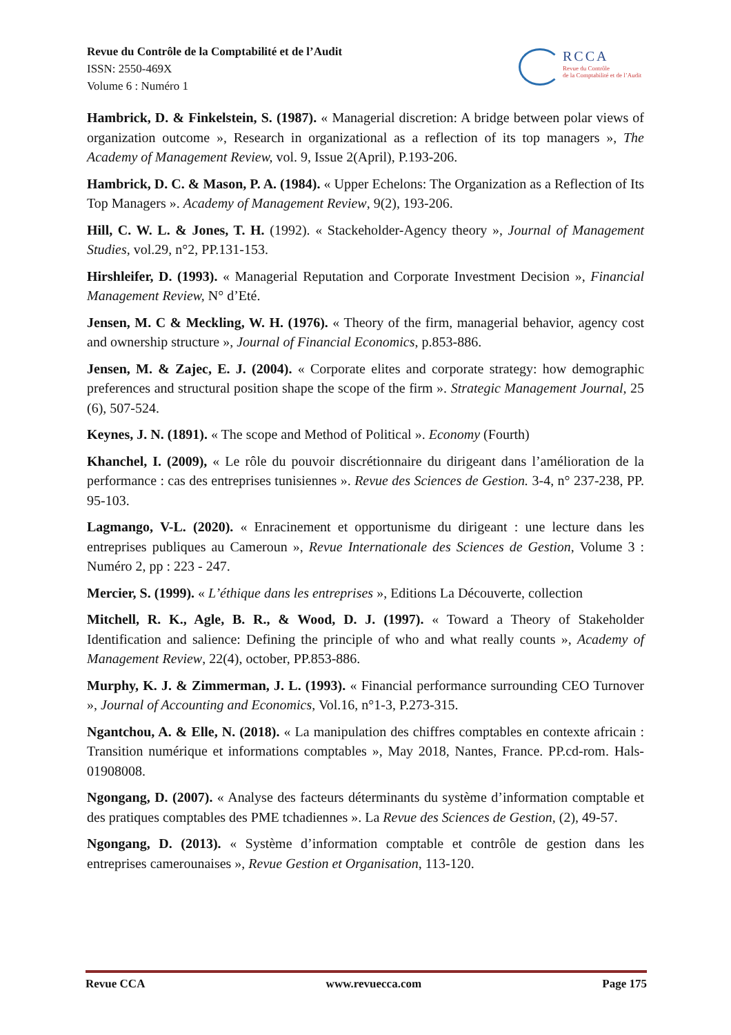Revue du Contrôle de la Comptabilité et de l’Audit
ISSN: 2550-469X
Volume 6 : Numéro 1
RCCA
Revue du Contrôle
de la Comptabilité et de l’Audit
Hambrick, D. & Finkelstein, S. (1987). « Managerial discretion: A bridge between polar views of organization outcome », Research in organizational as a reflection of its top managers », The Academy of Management Review, vol. 9, Issue 2(April), P.193-206.
Hambrick, D. C. & Mason, P. A. (1984). « Upper Echelons: The Organization as a Reflection of Its Top Managers ». Academy of Management Review, 9(2), 193-206.
Hill, C. W. L. & Jones, T. H. (1992). « Stackeholder-Agency theory », Journal of Management Studies, vol.29, n°2, PP.131-153.
Hirshleifer, D. (1993). « Managerial Reputation and Corporate Investment Decision », Financial Management Review, N° d’Eté.
Jensen, M. C & Meckling, W. H. (1976). « Theory of the firm, managerial behavior, agency cost and ownership structure », Journal of Financial Economics, p.853-886.
Jensen, M. & Zajec, E. J. (2004). « Corporate elites and corporate strategy: how demographic preferences and structural position shape the scope of the firm ». Strategic Management Journal, 25 (6), 507-524.
Keynes, J. N. (1891). « The scope and Method of Political ». Economy (Fourth)
Khanchel, I. (2009), « Le rôle du pouvoir discrétionnaire du dirigeant dans l’amélioration de la performance : cas des entreprises tunisiennes ». Revue des Sciences de Gestion. 3-4, n° 237-238, PP. 95-103.
Lagmango, V-L. (2020). « Enracinement et opportunisme du dirigeant : une lecture dans les entreprises publiques au Cameroun », Revue Internationale des Sciences de Gestion, Volume 3 : Numéro 2, pp : 223 - 247.
Mercier, S. (1999). « L’éthique dans les entreprises », Editions La Découverte, collection
Mitchell, R. K., Agle, B. R., & Wood, D. J. (1997). « Toward a Theory of Stakeholder Identification and salience: Defining the principle of who and what really counts », Academy of Management Review, 22(4), october, PP.853-886.
Murphy, K. J. & Zimmerman, J. L. (1993). « Financial performance surrounding CEO Turnover », Journal of Accounting and Economics, Vol.16, n°1-3, P.273-315.
Ngantchou, A. & Elle, N. (2018). « La manipulation des chiffres comptables en contexte africain : Transition numérique et informations comptables », May 2018, Nantes, France. PP.cd-rom. Hals-01908008.
Ngongang, D. (2007). « Analyse des facteurs déterminants du système d’information comptable et des pratiques comptables des PME tchadiennes ». La Revue des Sciences de Gestion, (2), 49-57.
Ngongang, D. (2013). « Système d’information comptable et contrôle de gestion dans les entreprises camerounaises », Revue Gestion et Organisation, 113-120.
Revue CCA www.revuecca.com Page 175